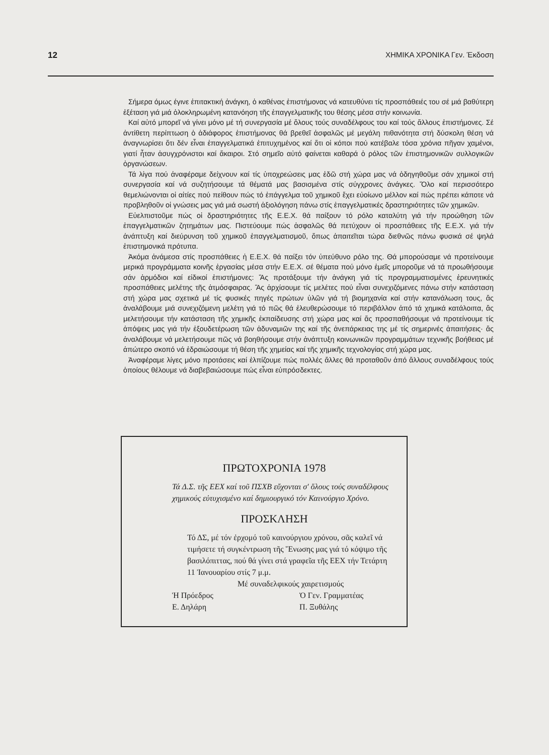12 ΧΗΜΙΚΑ ΧΡΟΝΙΚΑ Γεν. Έκδοση
Σήμερα όμως έγινε ἐπιτακτική ἀνάγκη, ὁ καθένας ἐπιστήμονας νά κατευθύνει τίς προσπάθειές του σέ μιά βαθύτερη ἐξέταση γιά μιά ὁλοκληρωμένη κατανόηση τῆς ἐπαγγελματικῆς του θέσης μέσα στήν κοινωνία.
Καί αὐτό μπορεῖ νά γίνει μόνο μέ τή συνεργασία μέ ὅλους τούς συναδέλφους του καί τούς ἄλλους ἐπιστήμονες. Σέ ἀντίθετη περίπτωση ὁ ἀδιάφορος ἐπιστήμονας θά βρεθεῖ ἀσφαλῶς μέ μεγάλη πιθανότητα στή δύσκολη θέση νά ἀναγνωρίσει ὅτι δέν εἶναι ἐπαγγελματικά ἐπιτυχημένος καί ὅτι οἱ κόποι πού κατέβαλε τόσα χρόνια πῆγαν χαμένοι, γιατί ἦταν ἀσυγχρόνιστοι καί ἄκαιροι. Στό σημεῖο αὐτό φαίνεται καθαρά ὁ ρόλος τῶν ἐπιστημονικῶν συλλογικῶν ὀργανώσεων.
Τά λίγα πού ἀναφέραμε δείχνουν καί τίς ὑποχρεώσεις μας ἐδῶ στή χώρα μας νά ὁδηγηθοῦμε σάν χημικοί στή συνεργασία καί νά συζητήσουμε τά θέματά μας βασισμένα στίς σύγχρονες ἀνάγκες. Ὅλο καί περισσότερο θεμελιώνονται οἱ αἰτίες πού πείθουν πώς τό ἐπάγγελμα τοῦ χημικοῦ ἔχει εὐοίωνο μέλλον καί πώς πρέπει κάποτε νά προβληθοῦν οἱ γνώσεις μας γιά μιά σωστή ἀξιολόγηση πάνω στίς ἐπαγγελματικές δραστηριότητες τῶν χημικῶν.
Εὐελπιστοῦμε πώς οἱ δραστηριότητες τῆς Ε.Ε.Χ. θά παίξουν τό ρόλο καταλύτη γιά τήν προώθηση τῶν ἐπαγγελματικῶν ζητημάτων μας. Πιστεύουμε πώς ἀσφαλῶς θά πετύχουν οἱ προσπάθειες τῆς Ε.Ε.Χ. γιά τήν ἀνάπτυξη καί διεύρυνση τοῦ χημικοῦ ἐπαγγελματισμοῦ, ὅπως ἀπαιτεῖται τώρα διεθνῶς πάνω φυσικά σέ ψηλά ἐπιστημονικά πρότυπα.
Ἀκόμα ἀνάμεσα στίς προσπάθειες ἡ Ε.Ε.Χ. θά παίξει τόν ὑπεύθυνο ρόλο της. Θά μπορούσαμε νά προτείνουμε μερικά προγράμματα κοινῆς ἐργασίας μέσα στήν Ε.Ε.Χ. σέ θέματα πού μόνο ἐμεῖς μποροῦμε νά τά προωθήσουμε σάν ἁρμόδιοι καί εἰδικοί ἐπιστήμονες: Ἄς προτάξουμε τήν ἀνάγκη γιά τίς προγραμματισμένες ἐρευνητικές προσπάθειες μελέτης τῆς ἀτμόσφαιρας. Ἄς ἀρχίσουμε τίς μελέτες πού εἶναι συνεχιζόμενες πάνω στήν κατάσταση στή χώρα μας σχετικά μέ τίς φυσικές πηγές πρώτων ὑλῶν γιά τή βιομηχανία καί στήν κατανάλωση τους, ἄς ἀναλάβουμε μιά συνεχιζόμενη μελέτη γιά τό πῶς θά ἐλευθερώσουμε τό περιβάλλον ἀπό τά χημικά κατάλοιπα, ἄς μελετήσουμε τήν κατάσταση τῆς χημικῆς ἐκπαίδευσης στή χώρα μας καί ἄς προσπαθήσουμε νά προτείνουμε τίς ἀπόψεις μας γιά τήν ἐξουδετέρωση τῶν ἀδυναμιῶν της καί τῆς ἀνεπάρκειας της μέ τίς σημερινές ἀπαιτήσεις· ἄς ἀναλάβουμε νά μελετήσουμε πῶς νά βοηθήσουμε στήν ἀνάπτυξη κοινωνικῶν προγραμμάτων τεχνικῆς βοήθειας μέ ἀπώτερο σκοπό νά ἑδραιώσουμε τή θέση τῆς χημείας καί τῆς χημικῆς τεχνολογίας στή χώρα μας.
Ἀναφέραμε λίγες μόνο προτάσεις καί ἐλπίζουμε πώς πολλές ἄλλες θά προταθοῦν ἀπό ἄλλους συναδέλφους τούς ὁποίους θέλουμε νά διαβεβαιώσουμε πώς εἶναι εὐπρόσδεκτες.
ΠΡΩΤΟΧΡΟΝΙΑ 1978
Τά Δ.Σ. τῆς ΕΕΧ καί τοῦ ΠΣΧΒ εὔχονται σ' ὅλους τούς συναδέλφους χημικούς εὐτυχισμένο καί δημιουργικό τόν Καινούργιο Χρόνο.
ΠΡΟΣΚΛΗΣΗ
Τό ΔΣ, μέ τόν ἐρχομό τοῦ καινούργιου χρόνου, σᾶς καλεῖ νά τιμήσετε τή συγκέντρωση τῆς Ἕνωσης μας γιά τό κόψιμο τῆς βασιλόπιττας, πού θά γίνει στά γραφεῖα τῆς ΕΕΧ τήν Τετάρτη 11 Ἰανουαρίου στίς 7 μ.μ.
Μέ συναδελφικούς χαιρετισμούς
Ἡ Πρόεδρος
Ε. Δηλάρη Ὁ Γεν. Γραμματέας
Π. Ξυθάλης